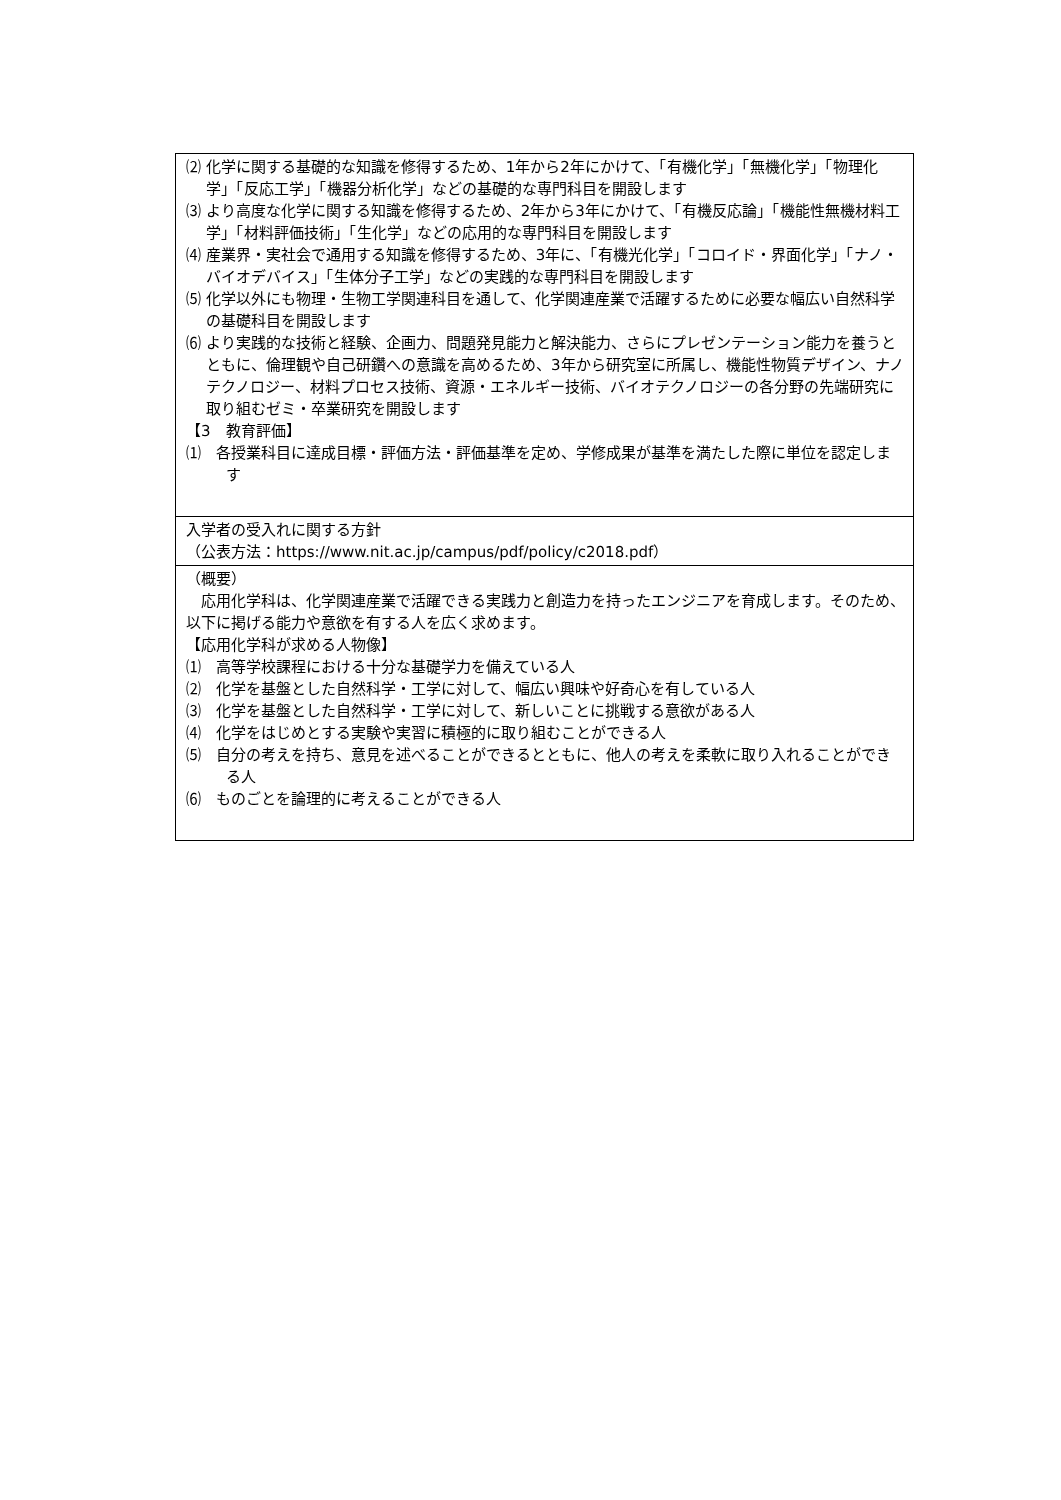| ⑵ 化学に関する基礎的な知識を修得するため、1年から2年にかけて、「有機化学」「無機化学」「物理化学」「反応工学」「機器分析化学」などの基礎的な専門科目を開設します ⑶ より高度な化学に関する知識を修得するため、2年から3年にかけて、「有機反応論」「機能性無機材料工学」「材料評価技術」「生化学」などの応用的な専門科目を開設します ⑷ 産業界・実社会で通用する知識を修得するため、3年に、「有機光化学」「コロイド・界面化学」「ナノ・バイオデバイス」「生体分子工学」などの実践的な専門科目を開設します ⑸ 化学以外にも物理・生物工学関連科目を通して、化学関連産業で活躍するために必要な幅広い自然科学の基礎科目を開設します ⑹ より実践的な技術と経験、企画力、問題発見能力と解決能力、さらにプレゼンテーション能力を養うとともに、倫理観や自己研鑽への意識を高めるため、3年から研究室に所属し、機能性物質デザイン、ナノテクノロジー、材料プロセス技術、資源・エネルギー技術、バイオテクノロジーの各分野の先端研究に取り組むゼミ・卒業研究を開設します 【3 教育評価】 ⑴ 各授業科目に達成目標・評価方法・評価基準を定め、学修成果が基準を満たした際に単位を認定します |
| 入学者の受入れに関する方針 （公表方法： https://www.nit.ac.jp/campus/pdf/policy/c2018.pdf ） |
| （概要） 応用化学科は、化学関連産業で活躍できる実践力と創造力を持ったエンジニアを育成します。そのため、以下に掲げる能力や意欲を有する人を広く求めます。 【応用化学科が求める人物像】 ⑴ 高等学校課程における十分な基礎学力を備えている人 ⑵ 化学を基盤とした自然科学・工学に対して、幅広い興味や好奇心を有している人 ⑶ 化学を基盤とした自然科学・工学に対して、新しいことに挑戦する意欲がある人 ⑷ 化学をはじめとする実験や実習に積極的に取り組むことができる人 ⑸ 自分の考えを持ち、意見を述べることができるとともに、他人の考えを柔軟に取り入れることができる人 ⑹ ものごとを論理的に考えることができる人 |